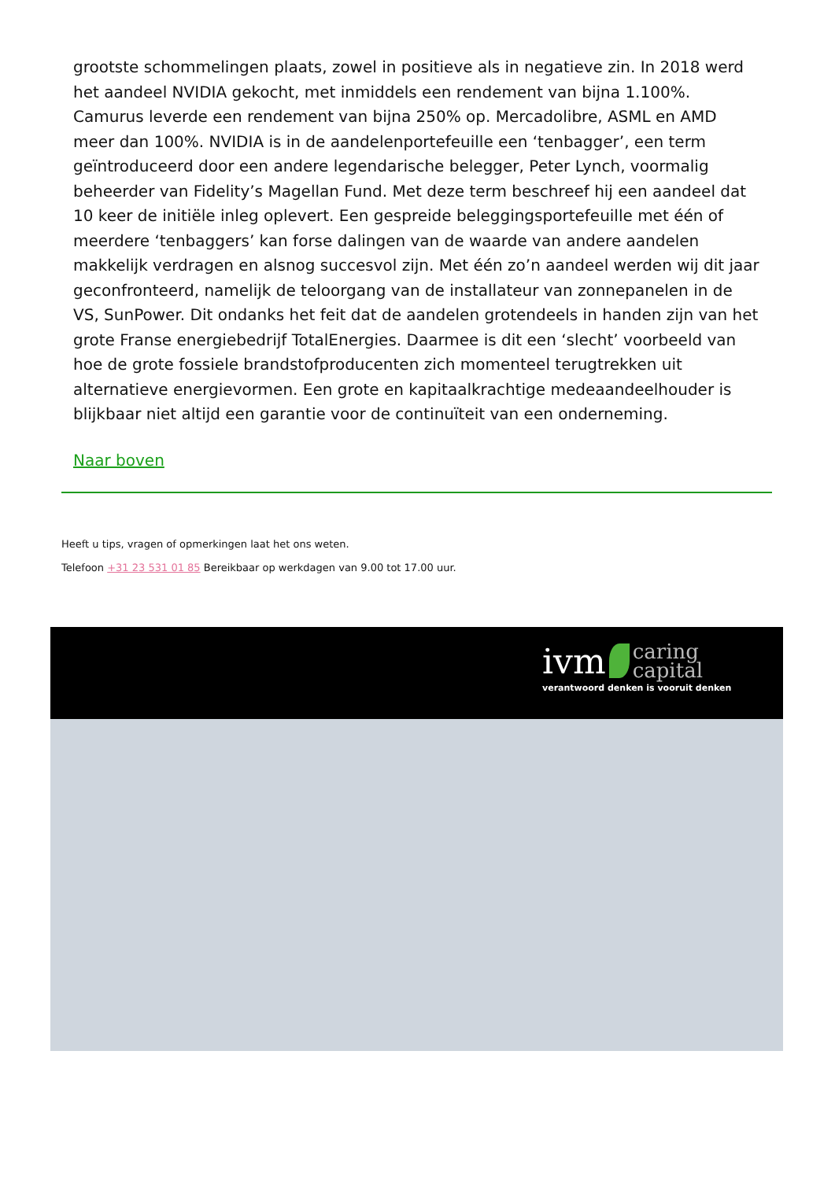grootste schommelingen plaats, zowel in positieve als in negatieve zin. In 2018 werd het aandeel NVIDIA gekocht, met inmiddels een rendement van bijna 1.100%. Camurus leverde een rendement van bijna 250% op. Mercadolibre, ASML en AMD meer dan 100%. NVIDIA is in de aandelenportefeuille een ‘tenbagger’, een term geïntroduceerd door een andere legendarische belegger, Peter Lynch, voormalig beheerder van Fidelity’s Magellan Fund. Met deze term beschreef hij een aandeel dat 10 keer de initiële inleg oplevert. Een gespreide beleggingsportefeuille met één of meerdere ‘tenbaggers’ kan forse dalingen van de waarde van andere aandelen makkelijk verdragen en alsnog succesvol zijn. Met één zo’n aandeel werden wij dit jaar geconfronteerd, namelijk de teloorgang van de installateur van zonnepanelen in de VS, SunPower. Dit ondanks het feit dat de aandelen grotendeels in handen zijn van het grote Franse energiebedrijf TotalEnergies. Daarmee is dit een ‘slecht’ voorbeeld van hoe de grote fossiele brandstofproducenten zich momenteel terugtrekken uit alternatieve energievormen. Een grote en kapitaalkrachtige medeaandeelhouder is blijkbaar niet altijd een garantie voor de continuïteit van een onderneming.
Naar boven
Heeft u tips, vragen of opmerkingen laat het ons weten.
Telefoon +31 23 531 01 85 Bereikbaar op werkdagen van 9.00 tot 17.00 uur.
ivm caring
capital
verantwoord denken is vooruit denken